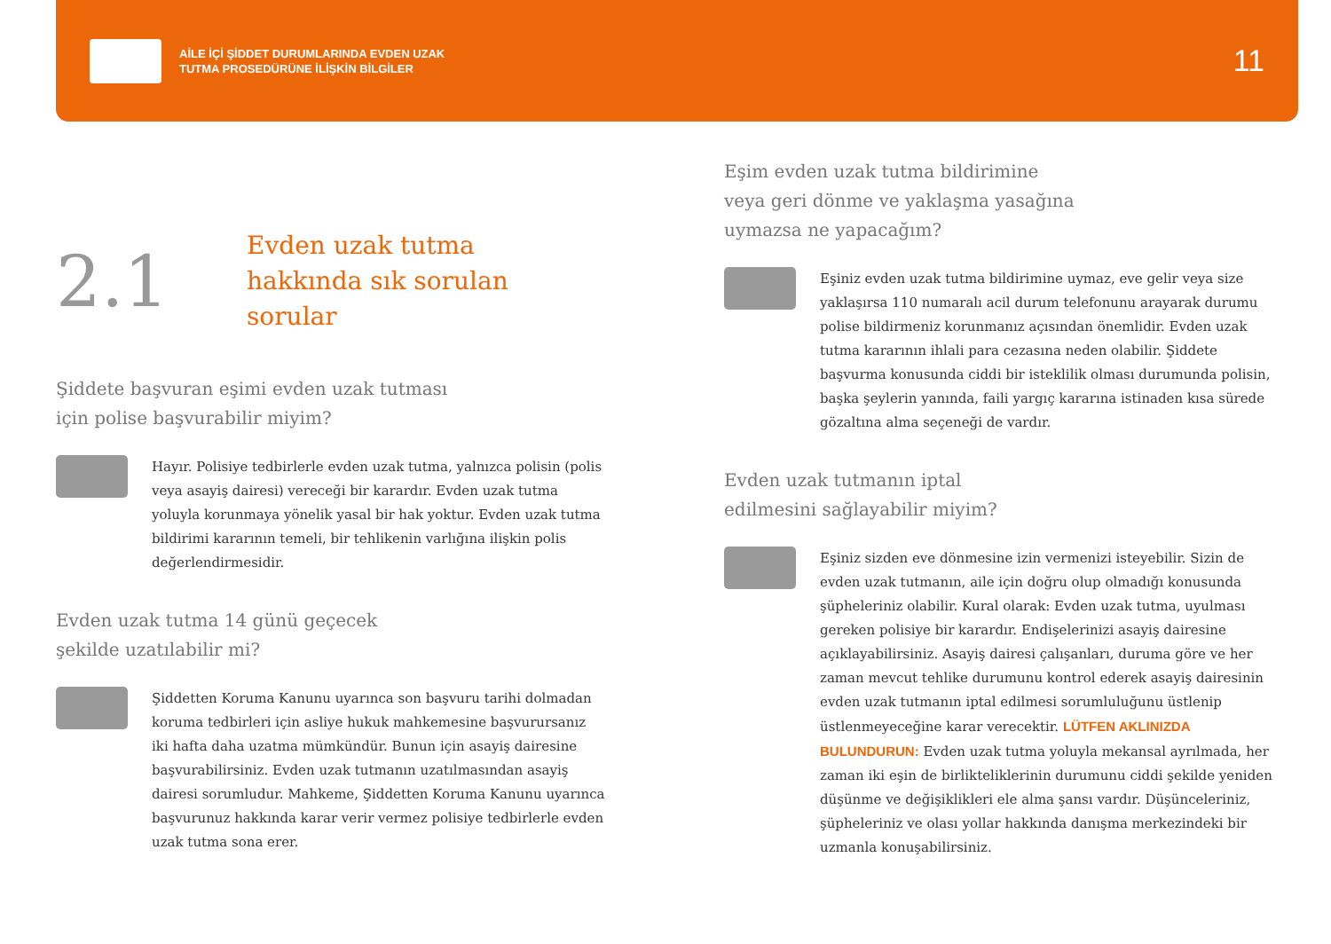AİLE İÇİ ŞİDDET DURUMLARINDA EVDEN UZAK
TUTMA PROSEDÜRÜNE İLİŞKİN BİLGİLER
11
2.1
Evden uzak tutma
hakkında sık sorulan
sorular
Şiddete başvuran eşimi evden uzak tutması
için polise başvurabilir miyim?
Hayır. Polisiye tedbirlerle evden uzak tutma, yalnızca polisin (polis veya asayiş dairesi) vereceği bir karardır. Evden uzak tutma yoluyla korunmaya yönelik yasal bir hak yoktur. Evden uzak tutma bildirimi kararının temeli, bir tehlikenin varlığına ilişkin polis değerlendirmesidir.
Evden uzak tutma 14 günü geçecek
şekilde uzatılabilir mi?
Şiddetten Koruma Kanunu uyarınca son başvuru tarihi dolmadan koruma tedbirleri için asliye hukuk mahkemesine başvurursanız iki hafta daha uzatma mümkündür. Bunun için asayiş dairesine başvurabilirsiniz. Evden uzak tutmanın uzatılmasından asayiş dairesi sorumludur. Mahkeme, Şiddetten Koruma Kanunu uyarınca başvurunuz hakkında karar verir vermez polisiye tedbirlerle evden uzak tutma sona erer.
Eşim evden uzak tutma bildirimine
veya geri dönme ve yaklaşma yasağına
uymazsa ne yapacağım?
Eşiniz evden uzak tutma bildirimine uymaz, eve gelir veya size yaklaşırsa 110 numaralı acil durum telefonunu arayarak durumu polise bildirmeniz korunmanız açısından önemlidir. Evden uzak tutma kararının ihlali para cezasına neden olabilir. Şiddete başvurma konusunda ciddi bir isteklilik olması durumunda polisin, başka şeylerin yanında, faili yargıç kararına istinaden kısa sürede gözaltına alma seçeneği de vardır.
Evden uzak tutmanın iptal
edilmesini sağlayabilir miyim?
Eşiniz sizden eve dönmesine izin vermenizi isteyebilir. Sizin de evden uzak tutmanın, aile için doğru olup olmadığı konusunda şüpheleriniz olabilir. Kural olarak: Evden uzak tutma, uyulması gereken polisiye bir karardır. Endişelerinizi asayiş dairesine açıkla­yabilirsiniz. Asayiş dairesi çalışanları, duruma göre ve her zaman mevcut tehlike durumunu kontrol ederek asayiş dairesinin evden uzak tutmanın iptal edilmesi sorumluluğunu üstlenip üstlenmeye­ceğine karar verecektir. LÜTFEN AKLINIZDA BULUNDURUN: Evden uzak tutma yoluyla mekansal ayrılmada, her zaman iki eşin de birlikteliklerinin durumunu ciddi şekilde yeniden düşünme ve değişiklikleri ele alma şansı vardır. Düşünceleriniz, şüpheleriniz ve olası yollar hakkında danışma merkezindeki bir uzmanla konuşabi­lirsiniz.